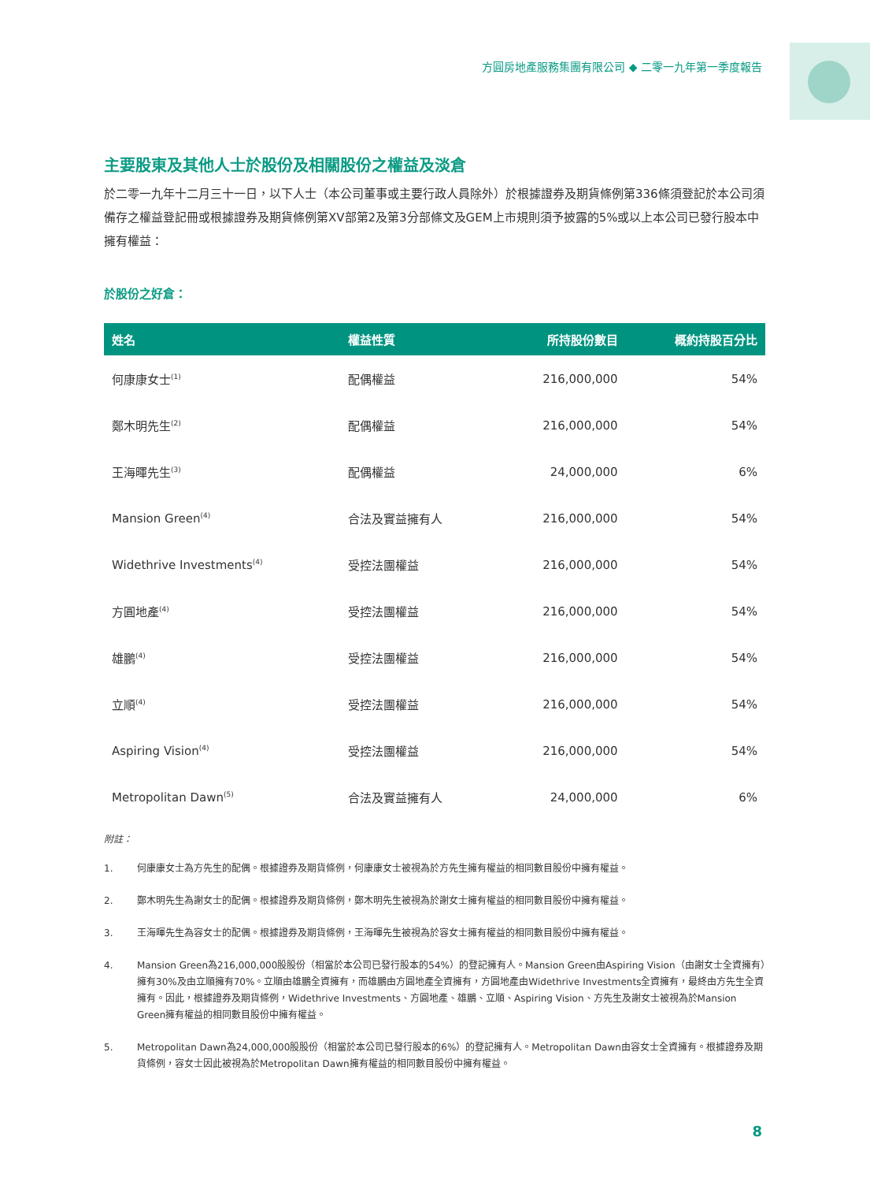方圓房地產服務集團有限公司 ◆ 二零一九年第一季度報告
主要股東及其他人士於股份及相關股份之權益及淡倉
於二零一九年十二月三十一日，以下人士（本公司董事或主要行政人員除外）於根據證券及期貨條例第336條須登記於本公司須備存之權益登記冊或根據證券及期貨條例第XV部第2及第3分部條文及GEM上市規則須予披露的5%或以上本公司已發行股本中擁有權益：
於股份之好倉：
| 姓名 | 權益性質 | 所持股份數目 | 概約持股百分比 |
| --- | --- | --- | --- |
| 何康康女士<sup>(1)</sup> | 配偶權益 | 216,000,000 | 54% |
| 鄭木明先生<sup>(2)</sup> | 配偶權益 | 216,000,000 | 54% |
| 王海暉先生<sup>(3)</sup> | 配偶權益 | 24,000,000 | 6% |
| Mansion Green<sup>(4)</sup> | 合法及實益擁有人 | 216,000,000 | 54% |
| Widethrive Investments<sup>(4)</sup> | 受控法團權益 | 216,000,000 | 54% |
| 方圓地產<sup>(4)</sup> | 受控法團權益 | 216,000,000 | 54% |
| 雄鵬<sup>(4)</sup> | 受控法團權益 | 216,000,000 | 54% |
| 立順<sup>(4)</sup> | 受控法團權益 | 216,000,000 | 54% |
| Aspiring Vision<sup>(4)</sup> | 受控法團權益 | 216,000,000 | 54% |
| Metropolitan Dawn<sup>(5)</sup> | 合法及實益擁有人 | 24,000,000 | 6% |
附註：
1. 何康康女士為方先生的配偶。根據證券及期貨條例，何康康女士被視為於方先生擁有權益的相同數目股份中擁有權益。
2. 鄭木明先生為謝女士的配偶。根據證券及期貨條例，鄭木明先生被視為於謝女士擁有權益的相同數目股份中擁有權益。
3. 王海暉先生為容女士的配偶。根據證券及期貨條例，王海暉先生被視為於容女士擁有權益的相同數目股份中擁有權益。
4. Mansion Green為216,000,000股股份（相當於本公司已發行股本的54%）的登記擁有人。Mansion Green由Aspiring Vision（由謝女士全資擁有）擁有30%及由立順擁有70%。立順由雄鵬全資擁有，而雄鵬由方圓地產全資擁有，方圓地產由Widethrive Investments全資擁有，最終由方先生全資擁有。因此，根據證券及期貨條例，Widethrive Investments、方圓地產、雄鵬、立順、Aspiring Vision、方先生及謝女士被視為於Mansion Green擁有權益的相同數目股份中擁有權益。
5. Metropolitan Dawn為24,000,000股股份（相當於本公司已發行股本的6%）的登記擁有人。Metropolitan Dawn由容女士全資擁有。根據證券及期貨條例，容女士因此被視為於Metropolitan Dawn擁有權益的相同數目股份中擁有權益。
8